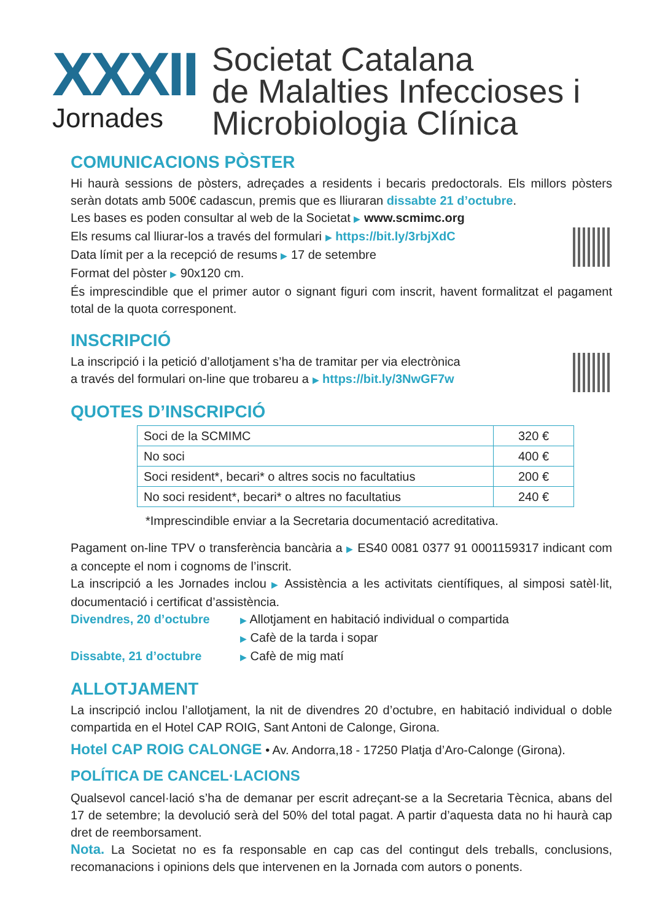XXXII
Jornades
Societat Catalana
de Malalties Infeccioses i
Microbiologia Clínica
COMUNICACIONS PÒSTER
Hi haurà sessions de pòsters, adreçades a residents i becaris predoctorals. Els millors pòsters seràn dotats amb 500€ cadascun, premis que es lliuraran dissabte 21 d’octubre.
Les bases es poden consultar al web de la Societat ▶ www.scmimc.org
Els resums cal lliurar-los a través del formulari ▶ https://bit.ly/3rbjXdC
Data límit per a la recepció de resums ▶ 17 de setembre
Format del pòster ▶ 90x120 cm.
És imprescindible que el primer autor o signant figuri com inscrit, havent formalitzat el pagament total de la quota corresponent.
INSCRIPCIÓ
La inscripció i la petició d’allotjament s’ha de tramitar per via electrònica
a través del formulari on-line que trobareu a ▶ https://bit.ly/3NwGF7w
QUOTES D’INSCRIPCIÓ
| Soci de la SCMIMC | 320 € |
| No soci | 400 € |
| Soci resident*, becari* o altres socis no facultatius | 200 € |
| No soci resident*, becari* o altres no facultatius | 240 € |
*Imprescindible enviar a la Secretaria documentació acreditativa.
Pagament on-line TPV o transferència bancària a ▶ ES40 0081 0377 91 0001159317 indicant com a concepte el nom i cognoms de l’inscrit.
La inscripció a les Jornades inclou ▶ Assistència a les activitats científiques, al simposi satèl·lit, documentació i certificat d’assistència.
Divendres, 20 d’octubre ▶ Allotjament en habitació individual o compartida
▶ Cafè de la tarda i sopar
Dissabte, 21 d’octubre ▶ Cafè de mig matí
ALLOTJAMENT
La inscripció inclou l’allotjament, la nit de divendres 20 d’octubre, en habitació individual o doble compartida en el Hotel CAP ROIG, Sant Antoni de Calonge, Girona.
Hotel CAP ROIG CALONGE • Av. Andorra,18 - 17250 Platja d’Aro-Calonge (Girona).
POLÍTICA DE CANCEL·LACIONS
Qualsevol cancel·lació s’ha de demanar per escrit adreçant-se a la Secretaria Tècnica, abans del 17 de setembre; la devolució serà del 50% del total pagat. A partir d’aquesta data no hi haurà cap dret de reemborsament.
Nota. La Societat no es fa responsable en cap cas del contingut dels treballs, conclusions, recomanacions i opinions dels que intervenen en la Jornada com autors o ponents.